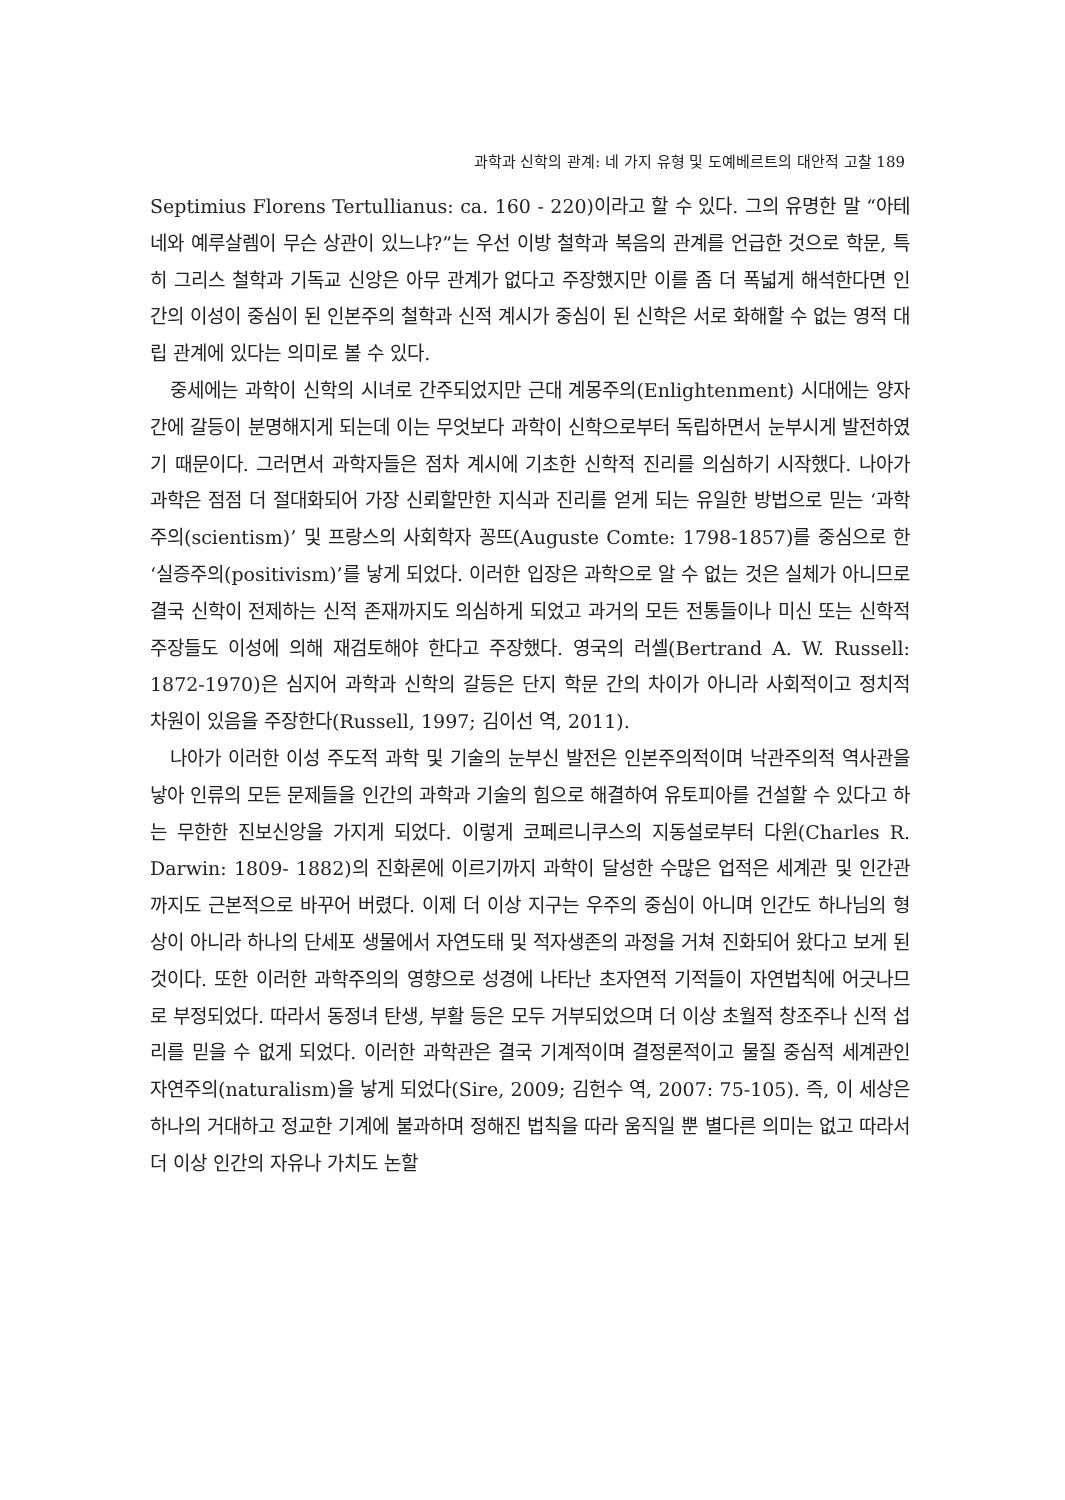과학과 신학의 관계: 네 가지 유형 및 도예베르트의 대안적 고찰 189
Septimius Florens Tertullianus: ca. 160 - 220)이라고 할 수 있다. 그의 유명한 말 “아테네와 예루살렘이 무슨 상관이 있느냐?”는 우선 이방 철학과 복음의 관계를 언급한 것으로 학문, 특히 그리스 철학과 기독교 신앙은 아무 관계가 없다고 주장했지만 이를 좀 더 폭넓게 해석한다면 인간의 이성이 중심이 된 인본주의 철학과 신적 계시가 중심이 된 신학은 서로 화해할 수 없는 영적 대립 관계에 있다는 의미로 볼 수 있다.
중세에는 과학이 신학의 시녀로 간주되었지만 근대 계몽주의(Enlightenment) 시대에는 양자 간에 갈등이 분명해지게 되는데 이는 무엇보다 과학이 신학으로부터 독립하면서 눈부시게 발전하였기 때문이다. 그러면서 과학자들은 점차 계시에 기초한 신학적 진리를 의심하기 시작했다. 나아가 과학은 점점 더 절대화되어 가장 신뢰할만한 지식과 진리를 얻게 되는 유일한 방법으로 믿는 ‘과학주의(scientism)’ 및 프랑스의 사회학자 꽁뜨(Auguste Comte: 1798-1857)를 중심으로 한 ‘실증주의(positivism)’를 낳게 되었다. 이러한 입장은 과학으로 알 수 없는 것은 실체가 아니므로 결국 신학이 전제하는 신적 존재까지도 의심하게 되었고 과거의 모든 전통들이나 미신 또는 신학적 주장들도 이성에 의해 재검토해야 한다고 주장했다. 영국의 러셀(Bertrand A. W. Russell: 1872-1970)은 심지어 과학과 신학의 갈등은 단지 학문 간의 차이가 아니라 사회적이고 정치적 차원이 있음을 주장한다(Russell, 1997; 김이선 역, 2011).
나아가 이러한 이성 주도적 과학 및 기술의 눈부신 발전은 인본주의적이며 낙관주의적 역사관을 낳아 인류의 모든 문제들을 인간의 과학과 기술의 힘으로 해결하여 유토피아를 건설할 수 있다고 하는 무한한 진보신앙을 가지게 되었다. 이렇게 코페르니쿠스의 지동설로부터 다윈(Charles R. Darwin: 1809- 1882)의 진화론에 이르기까지 과학이 달성한 수많은 업적은 세계관 및 인간관까지도 근본적으로 바꾸어 버렸다. 이제 더 이상 지구는 우주의 중심이 아니며 인간도 하나님의 형상이 아니라 하나의 단세포 생물에서 자연도태 및 적자생존의 과정을 거쳐 진화되어 왔다고 보게 된 것이다. 또한 이러한 과학주의의 영향으로 성경에 나타난 초자연적 기적들이 자연법칙에 어긋나므로 부정되었다. 따라서 동정녀 탄생, 부활 등은 모두 거부되었으며 더 이상 초월적 창조주나 신적 섭리를 믿을 수 없게 되었다. 이러한 과학관은 결국 기계적이며 결정론적이고 물질 중심적 세계관인 자연주의(naturalism)을 낳게 되었다(Sire, 2009; 김헌수 역, 2007: 75-105). 즉, 이 세상은 하나의 거대하고 정교한 기계에 불과하며 정해진 법칙을 따라 움직일 뿐 별다른 의미는 없고 따라서 더 이상 인간의 자유나 가치도 논할